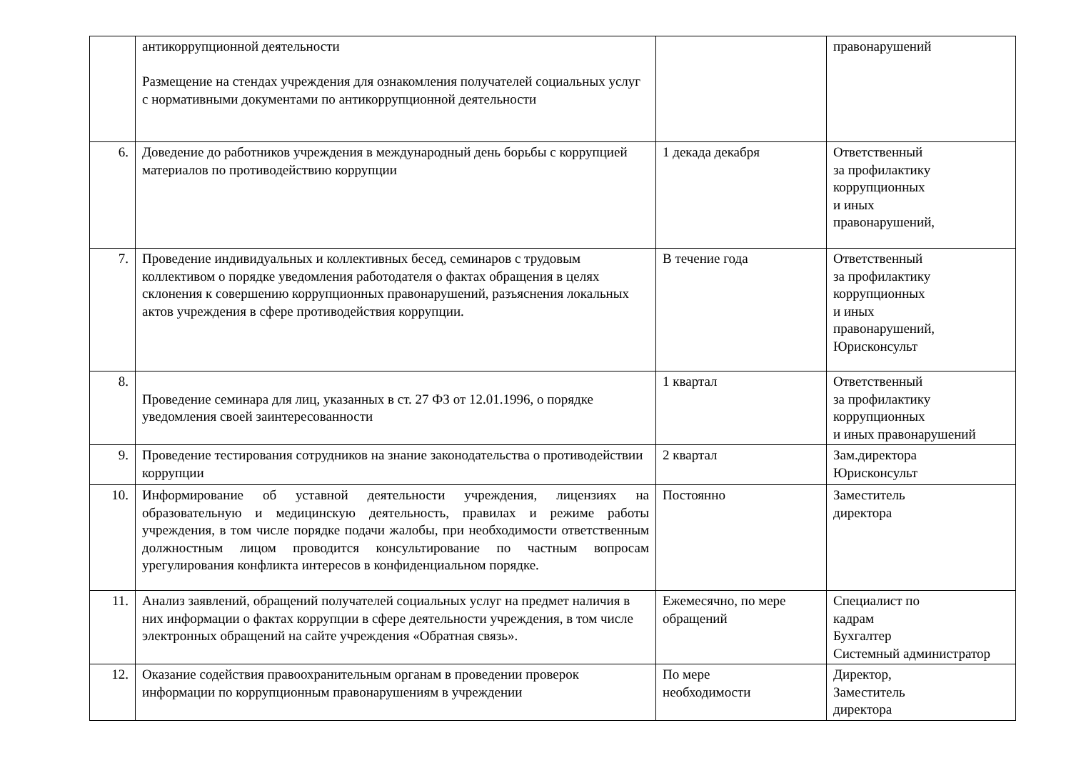| | антикоррупционной деятельности Размещение на стендах учреждения для ознакомления получателей социальных услуг с нормативными документами по антикоррупционной деятельности | | правонарушений |
| 6. | Доведение до работников учреждения в международный день борьбы с коррупцией материалов по противодействию коррупции | 1 декада декабря | Ответственный за профилактику коррупционных и иных правонарушений, |
| 7. | Проведение индивидуальных и коллективных бесед, семинаров с трудовым коллективом о порядке уведомления работодателя о фактах обращения в целях склонения к совершению коррупционных правонарушений, разъяснения локальных актов учреждения в сфере противодействия коррупции. | В течение года | Ответственный за профилактику коррупционных и иных правонарушений, Юрисконсульт |
| 8. | Проведение семинара для лиц, указанных в ст. 27 ФЗ от 12.01.1996, о порядке уведомления своей заинтересованности | 1 квартал | Ответственный за профилактику коррупционных и иных правонарушений |
| 9. | Проведение тестирования сотрудников на знание законодательства о противодействии коррупции | 2 квартал | Зам.директора Юрисконсульт |
| 10. | Информирование об уставной деятельности учреждения, лицензиях на образовательную и медицинскую деятельность, правилах и режиме работы учреждения, в том числе порядке подачи жалобы, при необходимости ответственным должностным лицом проводится консультирование по частным вопросам урегулирования конфликта интересов в конфиденциальном порядке. | Постоянно | Заместитель директора |
| 11. | Анализ заявлений, обращений получателей социальных услуг на предмет наличия в них информации о фактах коррупции в сфере деятельности учреждения, в том числе электронных обращений на сайте учреждения «Обратная связь». | Ежемесячно, по мере обращений | Специалист по кадрам Бухгалтер Системный администратор |
| 12. | Оказание содействия правоохранительным органам в проведении проверок информации по коррупционным правонарушениям в учреждении | По мере необходимости | Директор, Заместитель директора |